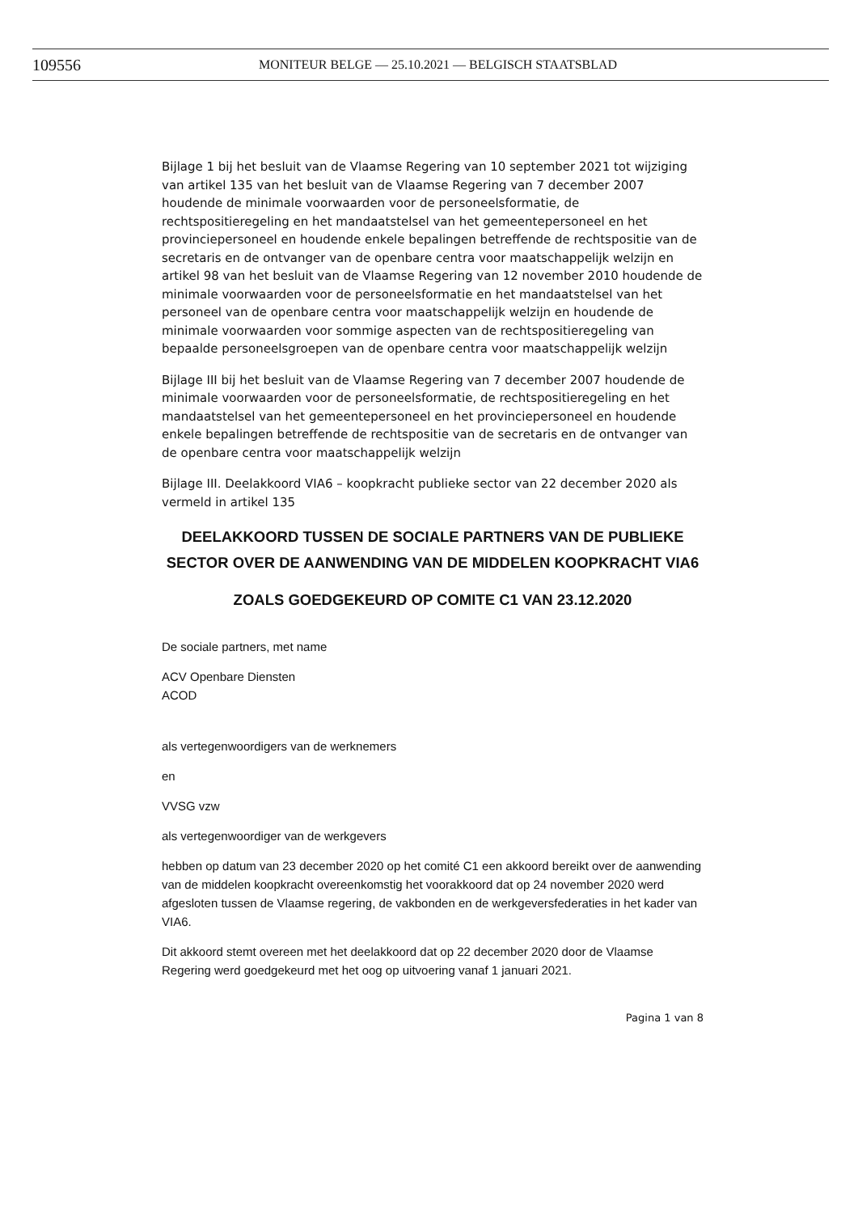109556 MONITEUR BELGE — 25.10.2021 — BELGISCH STAATSBLAD
Bijlage 1 bij het besluit van de Vlaamse Regering van 10 september 2021 tot wijziging van artikel 135 van het besluit van de Vlaamse Regering van 7 december 2007 houdende de minimale voorwaarden voor de personeelsformatie, de rechtspositieregeling en het mandaatstelsel van het gemeentepersoneel en het provinciepersoneel en houdende enkele bepalingen betreffende de rechtspositie van de secretaris en de ontvanger van de openbare centra voor maatschappelijk welzijn en artikel 98 van het besluit van de Vlaamse Regering van 12 november 2010 houdende de minimale voorwaarden voor de personeelsformatie en het mandaatstelsel van het personeel van de openbare centra voor maatschappelijk welzijn en houdende de minimale voorwaarden voor sommige aspecten van de rechtspositieregeling van bepaalde personeelsgroepen van de openbare centra voor maatschappelijk welzijn
Bijlage III bij het besluit van de Vlaamse Regering van 7 december 2007 houdende de minimale voorwaarden voor de personeelsformatie, de rechtspositieregeling en het mandaatstelsel van het gemeentepersoneel en het provinciepersoneel en houdende enkele bepalingen betreffende de rechtspositie van de secretaris en de ontvanger van de openbare centra voor maatschappelijk welzijn
Bijlage III. Deelakkoord VIA6 – koopkracht publieke sector van 22 december 2020 als vermeld in artikel 135
DEELAKKOORD TUSSEN DE SOCIALE PARTNERS VAN DE PUBLIEKE SECTOR OVER DE AANWENDING VAN DE MIDDELEN KOOPKRACHT VIA6
ZOALS GOEDGEKEURD OP COMITE C1 VAN 23.12.2020
De sociale partners, met name
ACV Openbare Diensten
ACOD
als vertegenwoordigers van de werknemers
en
VVSG vzw
als vertegenwoordiger van de werkgevers
hebben op datum van 23 december 2020 op het comité C1 een akkoord bereikt over de aanwending van de middelen koopkracht overeenkomstig het voorakkoord dat op 24 november 2020 werd afgesloten tussen de Vlaamse regering, de vakbonden en de werkgeversfederaties in het kader van VIA6.
Dit akkoord stemt overeen met het deelakkoord dat op 22 december 2020 door de Vlaamse Regering werd goedgekeurd met het oog op uitvoering vanaf 1 januari 2021.
Pagina 1 van 8